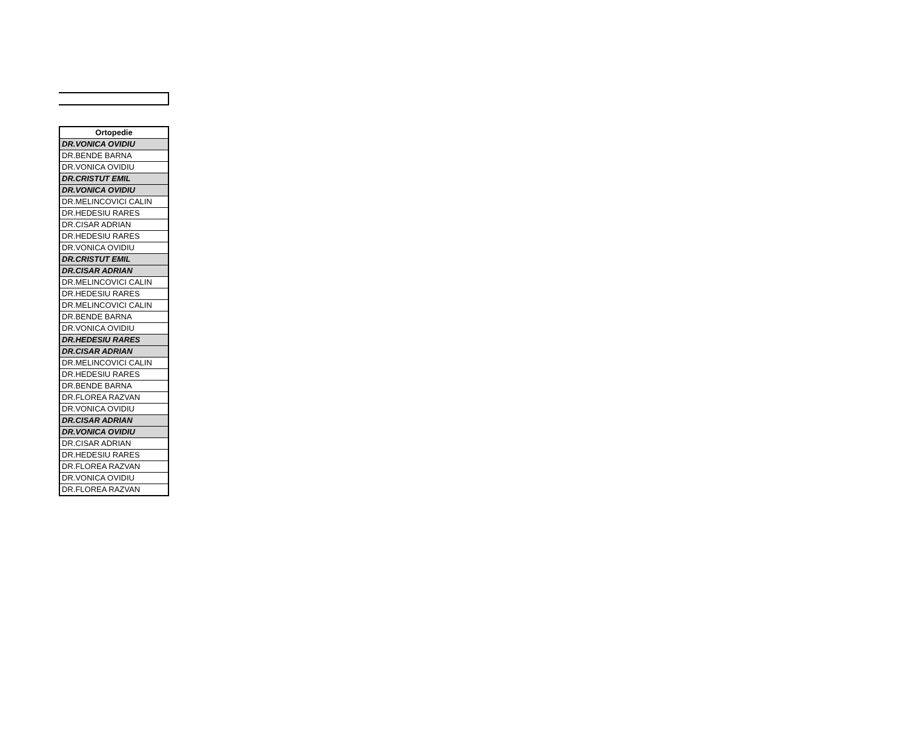| Ortopedie |
| --- |
| DR.VONICA OVIDIU |
| DR.BENDE BARNA |
| DR.VONICA OVIDIU |
| DR.CRISTUT EMIL |
| DR.VONICA OVIDIU |
| DR.MELINCOVICI CALIN |
| DR.HEDESIU RARES |
| DR.CISAR ADRIAN |
| DR.HEDESIU RARES |
| DR.VONICA OVIDIU |
| DR.CRISTUT EMIL |
| DR.CISAR ADRIAN |
| DR.MELINCOVICI CALIN |
| DR.HEDESIU RARES |
| DR.MELINCOVICI CALIN |
| DR.BENDE BARNA |
| DR.VONICA OVIDIU |
| DR.HEDESIU RARES |
| DR.CISAR ADRIAN |
| DR.MELINCOVICI CALIN |
| DR.HEDESIU RARES |
| DR.BENDE BARNA |
| DR.FLOREA RAZVAN |
| DR.VONICA OVIDIU |
| DR.CISAR ADRIAN |
| DR.VONICA OVIDIU |
| DR.CISAR ADRIAN |
| DR.HEDESIU RARES |
| DR.FLOREA RAZVAN |
| DR.VONICA OVIDIU |
| DR.FLOREA RAZVAN |